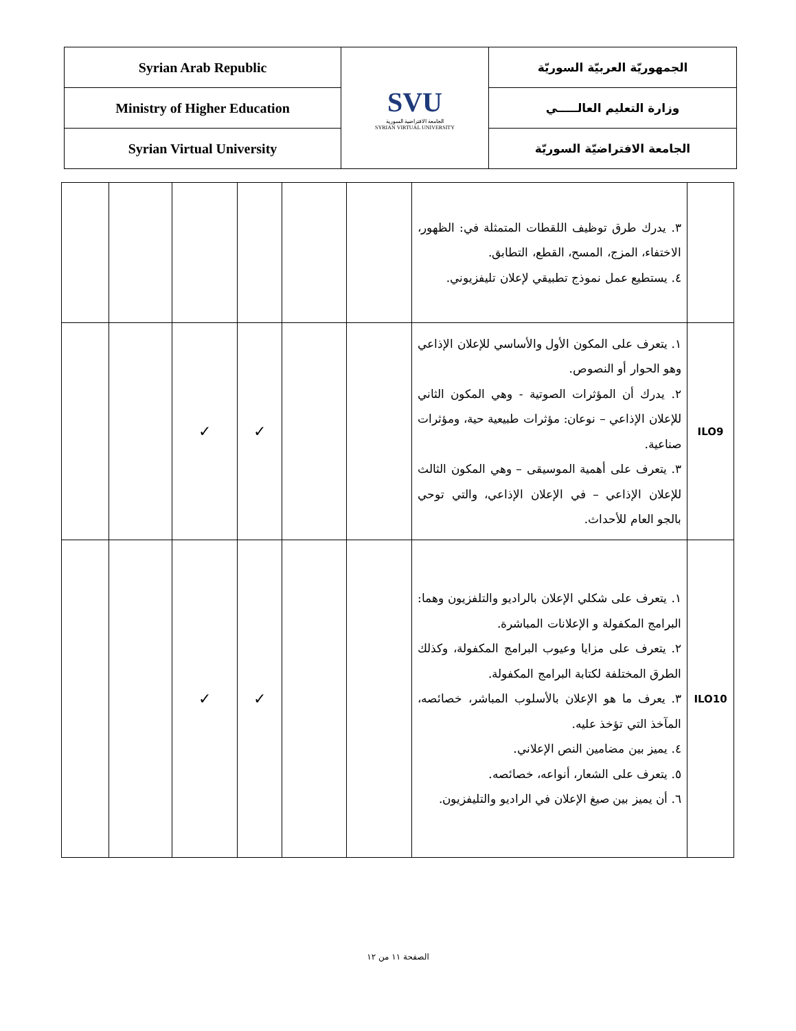| Syrian Arab Republic | SVU الجامعة الافتراضية السورية SYRIAN VIRTUAL UNIVERSITY | الجمهوريّة العربيّة السوريّة |
| Ministry of Higher Education | | وزارة التعليم العالـــــي |
| Syrian Virtual University | | الجامعة الافتراضيّة السوريّة |
| | | | | | | ٣. يدرك طرق توظيف اللقطات المتمثلة في: الظهور، الاختفاء، المزج، المسح، القطع، التطابق. ٤. يستطيع عمل نموذج تطبيقي لإعلان تليفزيوني. | |
| | | ✓ | ✓ | | | ١. يتعرف على المكون الأول والأساسي للإعلان الإذاعي وهو الحوار أو النصوص. ٢. يدرك أن المؤثرات الصوتية - وهي المكون الثاني للإعلان الإذاعي – نوعان: مؤثرات طبيعية حية، ومؤثرات صناعية. ٣. يتعرف على أهمية الموسيقى – وهي المكون الثالث للإعلان الإذاعي – في الإعلان الإذاعي، والتي توحي بالجو العام للأحداث. | ILO9 |
| | | ✓ | ✓ | | | ١. يتعرف على شكلي الإعلان بالراديو والتلفزيون وهما: البرامج المكفولة و الإعلانات المباشرة. ٢. يتعرف على مزايا وعيوب البرامج المكفولة، وكذلك الطرق المختلفة لكتابة البرامج المكفولة. ٣. يعرف ما هو الإعلان بالأسلوب المباشر، خصائصه، المآخذ التي تؤخذ عليه. ٤. يميز بين مضامين النص الإعلاني. ٥. يتعرف على الشعار، أنواعه، خصائصه. ٦. أن يميز بين صيغ الإعلان في الراديو والتليفزيون. | ILO10 |
الصفحة ١١ من ١٢